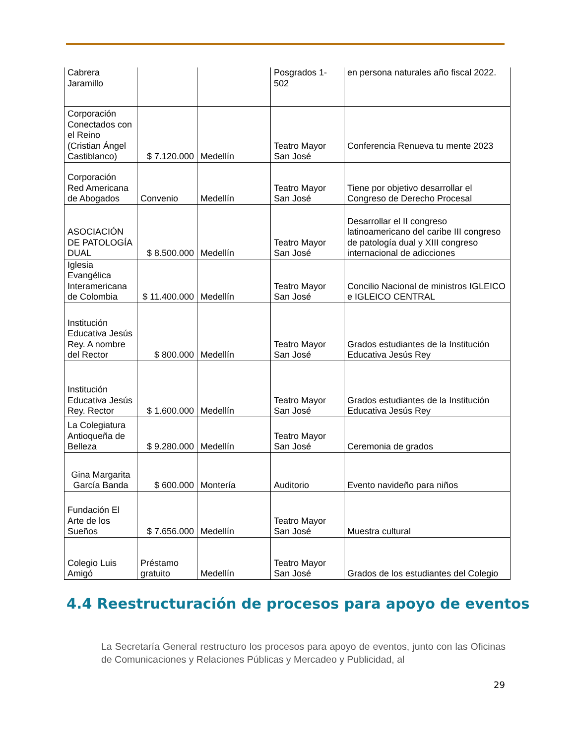| Cabrera Jaramillo | | | Posgrados 1-502 | en persona naturales año fiscal 2022. |
| Corporación Conectados con el Reino (Cristian Ángel Castiblanco) | $ 7.120.000 | Medellín | Teatro Mayor San José | Conferencia Renueva tu mente 2023 |
| Corporación Red Americana de Abogados | Convenio | Medellín | Teatro Mayor San José | Tiene por objetivo desarrollar el Congreso de Derecho Procesal |
| ASOCIACIÓN DE PATOLOGÍA DUAL | $ 8.500.000 | Medellín | Teatro Mayor San José | Desarrollar el II congreso latinoamericano del caribe III congreso de patología dual y XIII congreso internacional de adicciones |
| Iglesia Evangélica Interamericana de Colombia | $ 11.400.000 | Medellín | Teatro Mayor San José | Concilio Nacional de ministros IGLEICO e IGLEICO CENTRAL |
| Institución Educativa Jesús Rey. A nombre del Rector | $ 800.000 | Medellín | Teatro Mayor San José | Grados estudiantes de la Institución Educativa Jesús Rey |
| Institución Educativa Jesús Rey. Rector | $ 1.600.000 | Medellín | Teatro Mayor San José | Grados estudiantes de la Institución Educativa Jesús Rey |
| La Colegiatura Antioqueña de Belleza | $ 9.280.000 | Medellín | Teatro Mayor San José | Ceremonia de grados |
| Gina Margarita García Banda | $ 600.000 | Montería | Auditorio | Evento navideño para niños |
| Fundación El Arte de los Sueños | $ 7.656.000 | Medellín | Teatro Mayor San José | Muestra cultural |
| Colegio Luis Amigó | Préstamo gratuito | Medellín | Teatro Mayor San José | Grados de los estudiantes del Colegio |
4.4 Reestructuración de procesos para apoyo de eventos
La Secretaría General restructuro los procesos para apoyo de eventos, junto con las Oficinas de Comunicaciones y Relaciones Públicas y Mercadeo y Publicidad, al
29